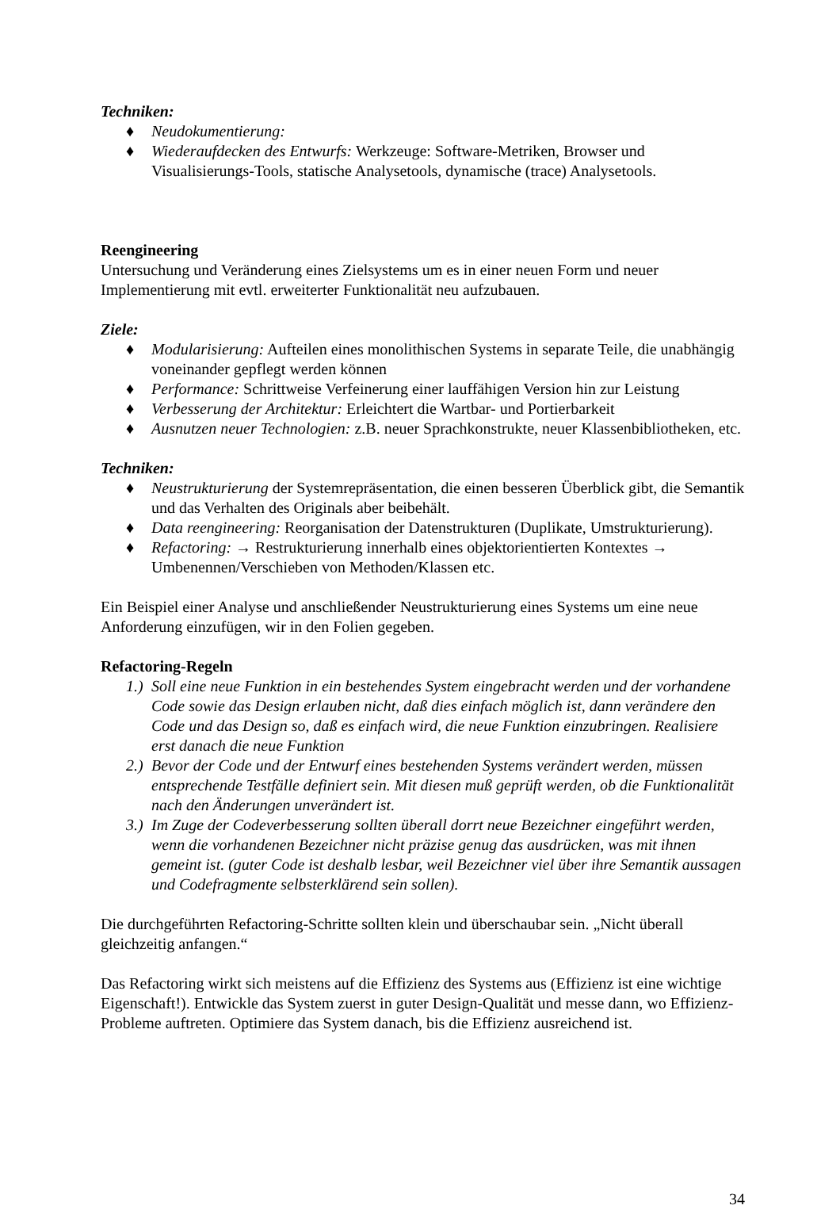Techniken:
♦ Neudokumentierung:
♦ Wiederaufdecken des Entwurfs: Werkzeuge: Software-Metriken, Browser und Visualisierungs-Tools, statische Analysetools, dynamische (trace) Analysetools.
Reengineering
Untersuchung und Veränderung eines Zielsystems um es in einer neuen Form und neuer Implementierung mit evtl. erweiterter Funktionalität neu aufzubauen.
Ziele:
♦ Modularisierung: Aufteilen eines monolithischen Systems in separate Teile, die unabhängig voneinander gepflegt werden können
♦ Performance: Schrittweise Verfeinerung einer lauffähigen Version hin zur Leistung
♦ Verbesserung der Architektur: Erleichtert die Wartbar- und Portierbarkeit
♦ Ausnutzen neuer Technologien: z.B. neuer Sprachkonstrukte, neuer Klassenbibliotheken, etc.
Techniken:
♦ Neustrukturierung der Systemrepräsentation, die einen besseren Überblick gibt, die Semantik und das Verhalten des Originals aber beibehält.
♦ Data reengineering: Reorganisation der Datenstrukturen (Duplikate, Umstrukturierung).
♦ Refactoring: → Restrukturierung innerhalb eines objektorientierten Kontextes → Umbenennen/Verschieben von Methoden/Klassen etc.
Ein Beispiel einer Analyse und anschließender Neustrukturierung eines Systems um eine neue Anforderung einzufügen, wir in den Folien gegeben.
Refactoring-Regeln
1.) Soll eine neue Funktion in ein bestehendes System eingebracht werden und der vorhandene Code sowie das Design erlauben nicht, daß dies einfach möglich ist, dann verändere den Code und das Design so, daß es einfach wird, die neue Funktion einzubringen. Realisiere erst danach die neue Funktion
2.) Bevor der Code und der Entwurf eines bestehenden Systems verändert werden, müssen entsprechende Testfälle definiert sein. Mit diesen muß geprüft werden, ob die Funktionalität nach den Änderungen unverändert ist.
3.) Im Zuge der Codeverbesserung sollten überall dorrt neue Bezeichner eingeführt werden, wenn die vorhandenen Bezeichner nicht präzise genug das ausdrücken, was mit ihnen gemeint ist. (guter Code ist deshalb lesbar, weil Bezeichner viel über ihre Semantik aussagen und Codefragmente selbsterklärend sein sollen).
Die durchgeführten Refactoring-Schritte sollten klein und überschaubar sein. „Nicht überall gleichzeitig anfangen.“
Das Refactoring wirkt sich meistens auf die Effizienz des Systems aus (Effizienz ist eine wichtige Eigenschaft!). Entwickle das System zuerst in guter Design-Qualität und messe dann, wo Effizienz-Probleme auftreten. Optimiere das System danach, bis die Effizienz ausreichend ist.
34